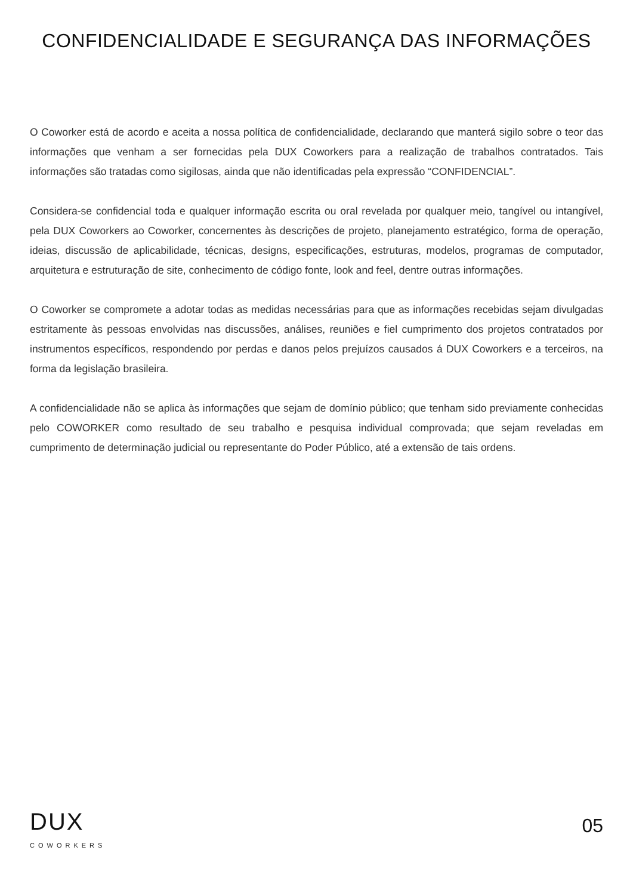CONFIDENCIALIDADE E SEGURANÇA DAS INFORMAÇÕES
O Coworker está de acordo e aceita a nossa política de confidencialidade, declarando que manterá sigilo sobre o teor das informações que venham a ser fornecidas pela DUX Coworkers para a realização de trabalhos contratados. Tais informações são tratadas como sigilosas, ainda que não identificadas pela expressão “CONFIDENCIAL”.
Considera-se confidencial toda e qualquer informação escrita ou oral revelada por qualquer meio, tangível ou intangível, pela DUX Coworkers ao Coworker, concernentes às descrições de projeto, planejamento estratégico, forma de operação, ideias, discussão de aplicabilidade, técnicas, designs, especificações, estruturas, modelos, programas de computador, arquitetura e estruturação de site, conhecimento de código fonte, look and feel, dentre outras informações.
O Coworker se compromete a adotar todas as medidas necessárias para que as informações recebidas sejam divulgadas estritamente às pessoas envolvidas nas discussões, análises, reuniões e fiel cumprimento dos projetos contratados por instrumentos específicos, respondendo por perdas e danos pelos prejuízos causados á DUX Coworkers e a terceiros, na forma da legislação brasileira.
A confidencialidade não se aplica às informações que sejam de domínio público; que tenham sido previamente conhecidas pelo COWORKER como resultado de seu trabalho e pesquisa individual comprovada; que sejam reveladas em cumprimento de determinação judicial ou representante do Poder Público, até a extensão de tais ordens.
DUX
COWORKERS
05